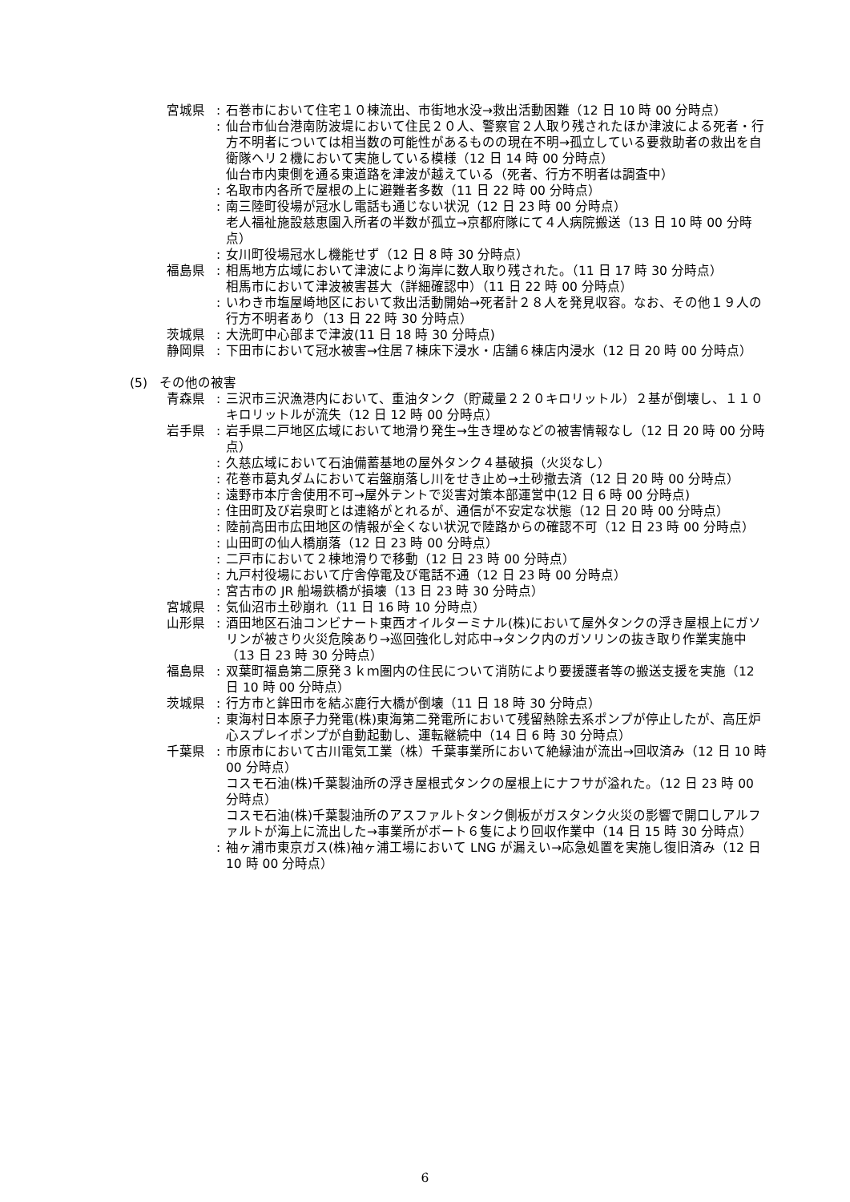宮城県 : 石巻市において住宅１０棟流出、市街地水没→救出活動困難（12 日 10 時 00 分時点）
: 仙台市仙台港南防波堤において住民２０人、警察官２人取り残されたほか津波による死者・行方不明者については相当数の可能性があるものの現在不明→孤立している要救助者の救出を自衛隊ヘリ２機において実施している模様（12 日 14 時 00 分時点）
仙台市内東側を通る東道路を津波が越えている（死者、行方不明者は調査中）
: 名取市内各所で屋根の上に避難者多数（11 日 22 時 00 分時点）
: 南三陸町役場が冠水し電話も通じない状況（12 日 23 時 00 分時点）
老人福祉施設慈恵園入所者の半数が孤立→京都府隊にて４人病院搬送（13 日 10 時 00 分時点）
: 女川町役場冠水し機能せず（12 日 8 時 30 分時点）
福島県 : 相馬地方広域において津波により海岸に数人取り残された。（11 日 17 時 30 分時点）
相馬市において津波被害甚大（詳細確認中）（11 日 22 時 00 分時点）
: いわき市塩屋崎地区において救出活動開始→死者計２８人を発見収容。なお、その他１９人の行方不明者あり（13 日 22 時 30 分時点）
茨城県 : 大洗町中心部まで津波(11 日 18 時 30 分時点)
静岡県 : 下田市において冠水被害→住居７棟床下浸水・店舗６棟店内浸水（12 日 20 時 00 分時点）
(5) その他の被害
青森県 : 三沢市三沢漁港内において、重油タンク（貯蔵量２２０キロリットル）２基が倒壊し、１１０キロリットルが流失（12 日 12 時 00 分時点）
岩手県 : 岩手県二戸地区広域において地滑り発生→生き埋めなどの被害情報なし（12 日 20 時 00 分時点）
: 久慈広域において石油備蓄基地の屋外タンク４基破損（火災なし）
: 花巻市葛丸ダムにおいて岩盤崩落し川をせき止め→土砂撤去済（12 日 20 時 00 分時点）
: 遠野市本庁舎使用不可→屋外テントで災害対策本部運営中(12 日 6 時 00 分時点)
: 住田町及び岩泉町とは連絡がとれるが、通信が不安定な状態（12 日 20 時 00 分時点）
: 陸前高田市広田地区の情報が全くない状況で陸路からの確認不可（12 日 23 時 00 分時点）
: 山田町の仙人橋崩落（12 日 23 時 00 分時点）
: 二戸市において２棟地滑りで移動（12 日 23 時 00 分時点）
: 九戸村役場において庁舎停電及び電話不通（12 日 23 時 00 分時点）
: 宮古市の JR 船場鉄橋が損壊（13 日 23 時 30 分時点）
宮城県 : 気仙沼市土砂崩れ（11 日 16 時 10 分時点）
山形県 : 酒田地区石油コンビナート東西オイルターミナル(株)において屋外タンクの浮き屋根上にガソリンが被さり火災危険あり→巡回強化し対応中→タンク内のガソリンの抜き取り作業実施中（13 日 23 時 30 分時点）
福島県 : 双葉町福島第二原発３ｋｍ圏内の住民について消防により要援護者等の搬送支援を実施（12 日 10 時 00 分時点）
茨城県 : 行方市と鉾田市を結ぶ鹿行大橋が倒壊（11 日 18 時 30 分時点）
: 東海村日本原子力発電(株)東海第二発電所において残留熱除去系ポンプが停止したが、高圧炉心スプレイポンプが自動起動し、運転継続中（14 日 6 時 30 分時点）
千葉県 : 市原市において古川電気工業（株）千葉事業所において絶縁油が流出→回収済み（12 日 10 時 00 分時点）
コスモ石油(株)千葉製油所の浮き屋根式タンクの屋根上にナフサが溢れた。（12 日 23 時 00 分時点）
コスモ石油(株)千葉製油所のアスファルトタンク側板がガスタンク火災の影響で開口しアルファルトが海上に流出した→事業所がボート６隻により回収作業中（14 日 15 時 30 分時点）
: 袖ヶ浦市東京ガス(株)袖ヶ浦工場において LNG が漏えい→応急処置を実施し復旧済み（12 日 10 時 00 分時点）
6